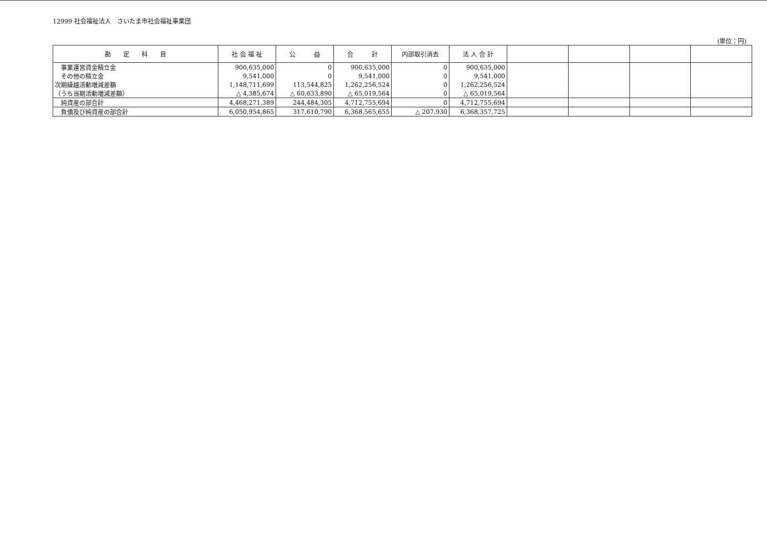12999 社会福祉法人　さいたま市社会福祉事業団
(単位：円)
| 勘 定 科 目 | 社 会 福 祉 | 公 益 | 合 計 | 内部取引消去 | 法 人 合 計 | | | | |
| --- | --- | --- | --- | --- | --- | --- | --- | --- | --- |
| 事業運営資金積立金 | 900,635,000 | 0 | 900,635,000 | 0 | 900,635,000 | | | | |
| その他の積立金 | 9,541,000 | 0 | 9,541,000 | 0 | 9,541,000 | | | | |
| 次期繰越活動増減差額 | 1,148,711,699 | 113,544,825 | 1,262,256,524 | 0 | 1,262,256,524 | | | | |
| （うち当期活動増減差額） | △ 4,385,674 | △ 60,633,890 | △ 65,019,564 | 0 | △ 65,019,564 | | | | |
| 純資産の部合計 | 4,468,271,389 | 244,484,305 | 4,712,755,694 | 0 | 4,712,755,694 | | | | |
| 負債及び純資産の部合計 | 6,050,954,865 | 317,610,790 | 6,368,565,655 | △ 207,930 | 6,368,357,725 | | | | |